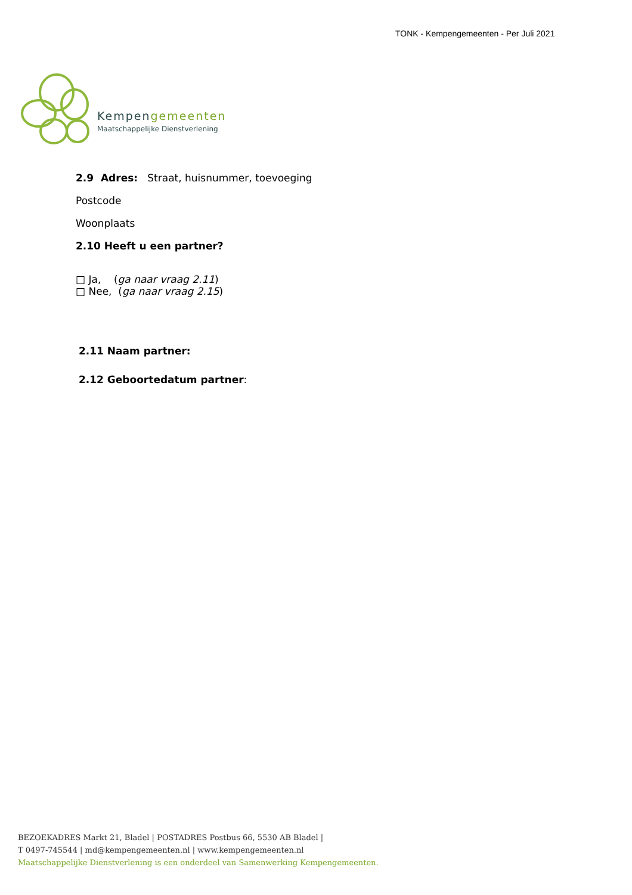TONK - Kempengemeenten - Per Juli 2021
Kempengemeenten
Maatschappelijke Dienstverlening
2.9 Adres: Straat, huisnummer, toevoeging
Postcode
Woonplaats
2.10 Heeft u een partner?
□ Ja, (ga naar vraag 2.11)
□ Nee, (ga naar vraag 2.15)
2.11 Naam partner:
2.12 Geboortedatum partner:
BEZOEKADRES Markt 21, Bladel | POSTADRES Postbus 66, 5530 AB Bladel |
T 0497-745544 | md@kempengemeenten.nl | www.kempengemeenten.nl
Maatschappelijke Dienstverlening is een onderdeel van Samenwerking Kempengemeenten.